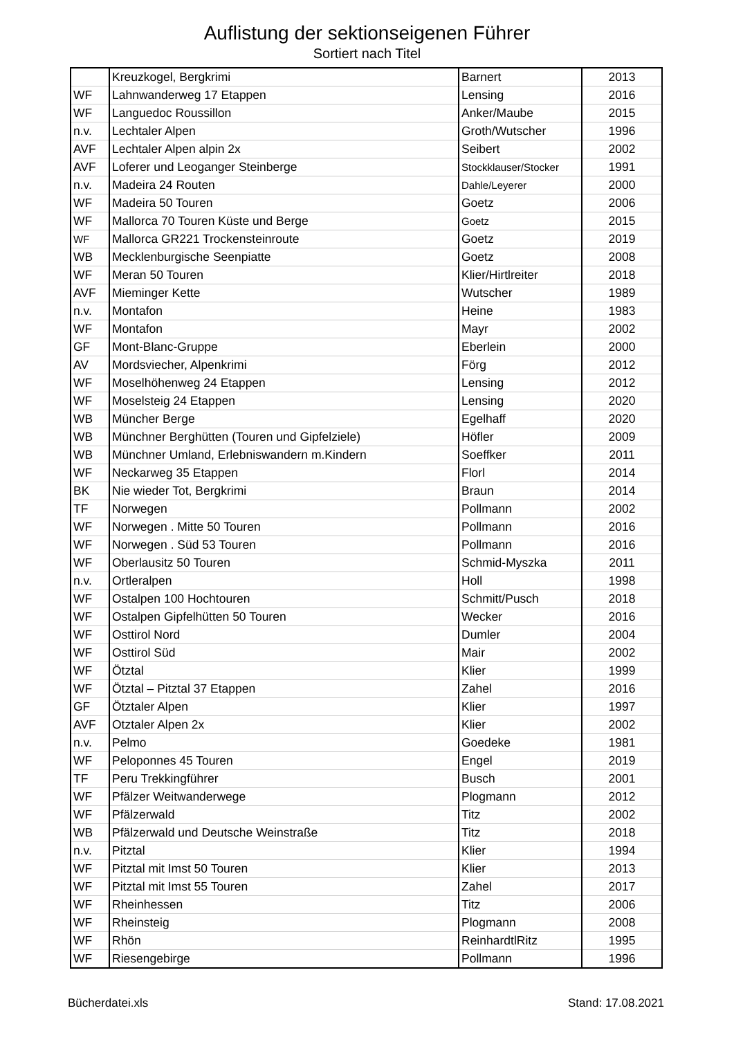Auflistung der sektionseigenen Führer
Sortiert nach Titel
| | Kreuzkogel, Bergkrimi | Barnert | 2013 |
| WF | Lahnwanderweg 17 Etappen | Lensing | 2016 |
| WF | Languedoc Roussillon | Anker/Maube | 2015 |
| n.v. | Lechtaler Alpen | Groth/Wutscher | 1996 |
| AVF | Lechtaler Alpen alpin 2x | Seibert | 2002 |
| AVF | Loferer und Leoganger Steinberge | Stockklauser/Stocker | 1991 |
| n.v. | Madeira 24 Routen | Dahle/Leyerer | 2000 |
| WF | Madeira 50 Touren | Goetz | 2006 |
| WF | Mallorca 70 Touren Küste und Berge | Goetz | 2015 |
| WF | Mallorca GR221 Trockensteinroute | Goetz | 2019 |
| WB | Mecklenburgische Seenpiatte | Goetz | 2008 |
| WF | Meran 50 Touren | Klier/Hirtlreiter | 2018 |
| AVF | Mieminger Kette | Wutscher | 1989 |
| n.v. | Montafon | Heine | 1983 |
| WF | Montafon | Mayr | 2002 |
| GF | Mont-Blanc-Gruppe | Eberlein | 2000 |
| AV | Mordsviecher, Alpenkrimi | Förg | 2012 |
| WF | Moselhöhenweg 24 Etappen | Lensing | 2012 |
| WF | Moselsteig 24 Etappen | Lensing | 2020 |
| WB | Müncher Berge | Egelhaff | 2020 |
| WB | Münchner Berghütten (Touren und Gipfelziele) | Höfler | 2009 |
| WB | Münchner Umland, Erlebniswandern m.Kindern | Soeffker | 2011 |
| WF | Neckarweg 35 Etappen | Florl | 2014 |
| BK | Nie wieder Tot, Bergkrimi | Braun | 2014 |
| TF | Norwegen | Pollmann | 2002 |
| WF | Norwegen . Mitte 50 Touren | Pollmann | 2016 |
| WF | Norwegen . Süd 53 Touren | Pollmann | 2016 |
| WF | Oberlausitz 50 Touren | Schmid-Myszka | 2011 |
| n.v. | Ortleralpen | Holl | 1998 |
| WF | Ostalpen 100 Hochtouren | Schmitt/Pusch | 2018 |
| WF | Ostalpen Gipfelhütten 50 Touren | Wecker | 2016 |
| WF | Osttirol Nord | Dumler | 2004 |
| WF | Osttirol Süd | Mair | 2002 |
| WF | Ötztal | Klier | 1999 |
| WF | Ötztal – Pitztal 37 Etappen | Zahel | 2016 |
| GF | Ötztaler Alpen | Klier | 1997 |
| AVF | Otztaler Alpen 2x | Klier | 2002 |
| n.v. | Pelmo | Goedeke | 1981 |
| WF | Peloponnes 45 Touren | Engel | 2019 |
| TF | Peru Trekkingführer | Busch | 2001 |
| WF | Pfälzer Weitwanderwege | Plogmann | 2012 |
| WF | Pfälzerwald | Titz | 2002 |
| WB | Pfälzerwald und Deutsche Weinstraße | Titz | 2018 |
| n.v. | Pitztal | Klier | 1994 |
| WF | Pitztal mit Imst 50 Touren | Klier | 2013 |
| WF | Pitztal mit Imst 55 Touren | Zahel | 2017 |
| WF | Rheinhessen | Titz | 2006 |
| WF | Rheinsteig | Plogmann | 2008 |
| WF | Rhön | ReinhardtlRitz | 1995 |
| WF | Riesengebirge | Pollmann | 1996 |
Bücherdatei.xls Stand: 17.08.2021